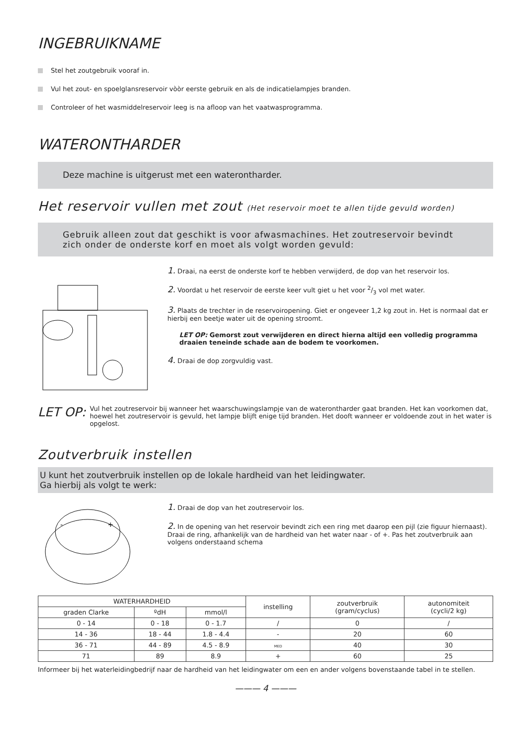INGEBRUIKNAME
Stel het zoutgebruik vooraf in.
Vul het zout- en spoelglansreservoir vòòr eerste gebruik en als de indicatielampjes branden.
Controleer of het wasmiddelreservoir leeg is na afloop van het vaatwasprogramma.
WATERONTHARDER
Deze machine is uitgerust met een waterontharder.
Het reservoir vullen met zout (Het reservoir moet te allen tijde gevuld worden)
Gebruik alleen zout dat geschikt is voor afwasmachines. Het zoutreservoir bevindt zich onder de onderste korf en moet als volgt worden gevuld:
1. Draai, na eerst de onderste korf te hebben verwijderd, de dop van het reservoir los.
2. Voordat u het reservoir de eerste keer vult giet u het voor 2/3 vol met water.
3. Plaats de trechter in de reservoiropening. Giet er ongeveer 1,2 kg zout in. Het is normaal dat er hierbij een beetje water uit de opening stroomt.
LET OP: Gemorst zout verwijderen en direct hierna altijd een volledig programma draaien teneinde schade aan de bodem te voorkomen.
4. Draai de dop zorgvuldig vast.
LET OP: Vul het zoutreservoir bij wanneer het waarschuwingslampje van de waterontharder gaat branden. Het kan voorkomen dat, hoewel het zoutreservoir is gevuld, het lampje blijft enige tijd branden. Het dooft wanneer er voldoende zout in het water is opgelost.
Zoutverbruik instellen
U kunt het zoutverbruik instellen op de lokale hardheid van het leidingwater.
Ga hierbij als volgt te werk:
-
+
1. Draai de dop van het zoutreservoir los.
2. In de opening van het reservoir bevindt zich een ring met daarop een pijl (zie figuur hiernaast). Draai de ring, afhankelijk van de hardheid van het water naar - of +. Pas het zoutverbruik aan volgens onderstaand schema
| WATERHARDHEID | | | instelling | zoutverbruik (gram/cyclus) | autonomiteit (cycli/2 kg) |
| --- | --- | --- | --- | --- | --- |
| graden Clarke | ºdH | mmol/l | | | |
| 0 - 14 | 0 - 18 | 0 - 1.7 | / | 0 | / |
| 14 - 36 | 18 - 44 | 1.8 - 4.4 | - | 20 | 60 |
| 36 - 71 | 44 - 89 | 4.5 - 8.9 | MED | 40 | 30 |
| 71 | 89 | 8.9 | + | 60 | 25 |
Informeer bij het waterleidingbedrijf naar de hardheid van het leidingwater om een en ander volgens bovenstaande tabel in te stellen.
——— 4 ———